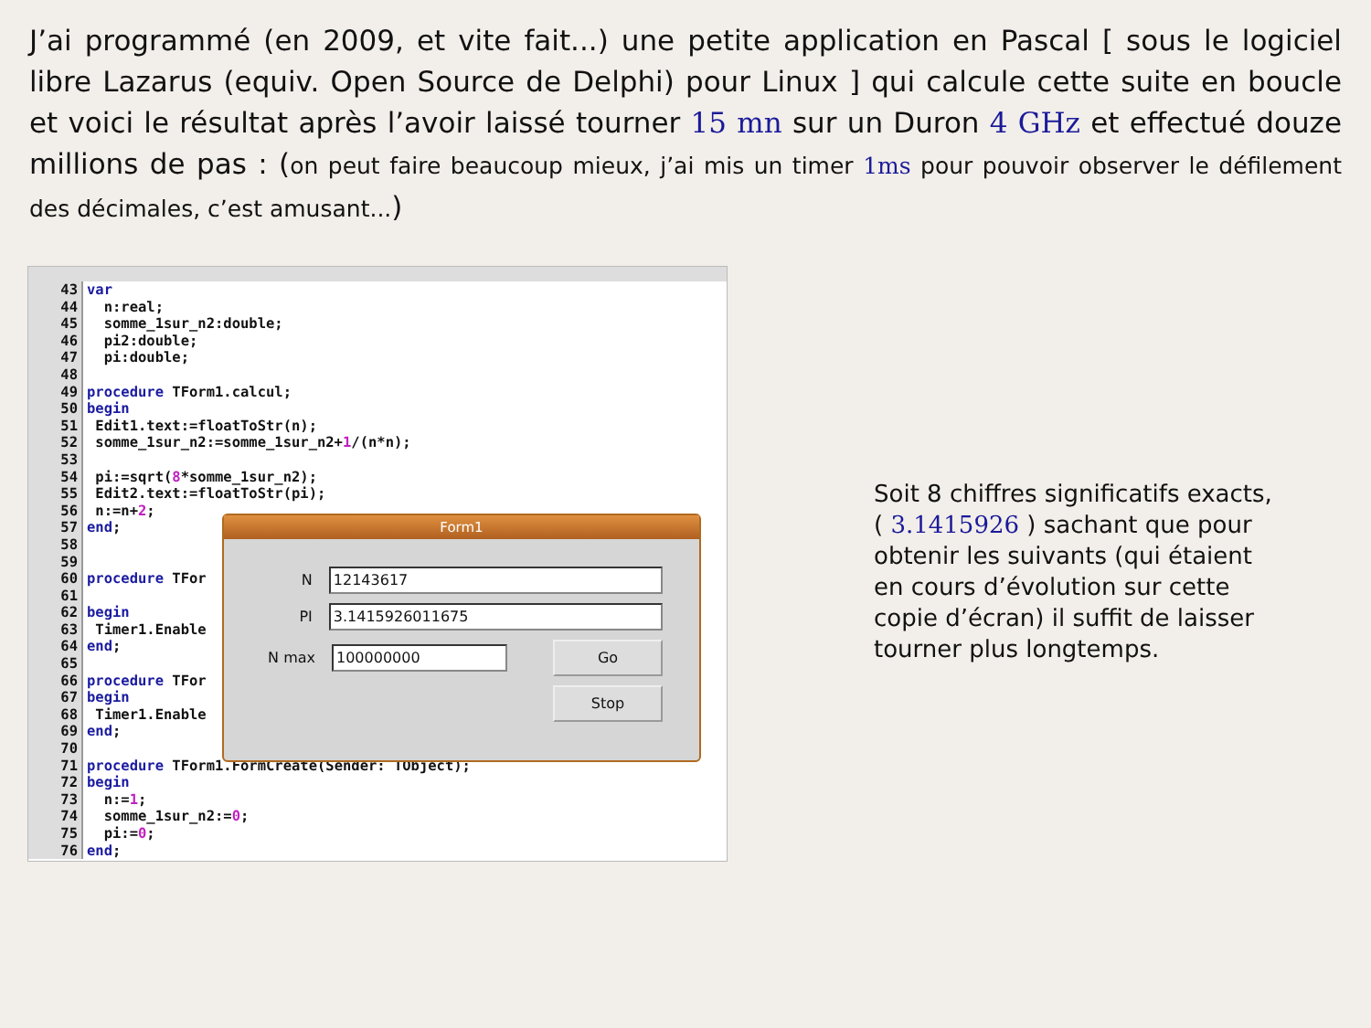J’ai programmé (en 2009, et vite fait...) une petite application en Pascal [ sous le logiciel libre Lazarus (equiv. Open Source de Delphi) pour Linux ] qui calcule cette suite en boucle et voici le résultat après l’avoir laissé tourner 15 mn sur un Duron 4 GHz et effectué douze millions de pas : (on peut faire beaucoup mieux, j’ai mis un timer 1ms pour pouvoir observer le défilement des décimales, c’est amusant...)
43 var
44 n:real;
45 somme_1sur_n2:double;
46 pi2:double;
47 pi:double;
48
49 procedure TForm1.calcul;
50 begin
51 Edit1.text:=floatToStr(n);
52 somme_1sur_n2:=somme_1sur_n2+1/(n*n);
53
54 pi:=sqrt(8*somme_1sur_n2);
55 Edit2.text:=floatToStr(pi);
56 n:=n+2;
57 end;
58
59
60 procedure TFor
61
62 begin
63 Timer1.Enable
64 end;
65
66 procedure TFor
67 begin
68 Timer1.Enable
69 end;
70
71 procedure TForm1.FormCreate(Sender: TObject);
72 begin
73 n:=1;
74 somme_1sur_n2:=0;
75 pi:=0;
76 end;
Form1
N 12143617
PI 3.1415926011675
N max 100000000 Go
Stop
Soit 8 chiffres significatifs exacts, ( 3.1415926 ) sachant que pour obtenir les suivants (qui étaient en cours d’évolution sur cette copie d’écran) il suffit de laisser tourner plus longtemps.